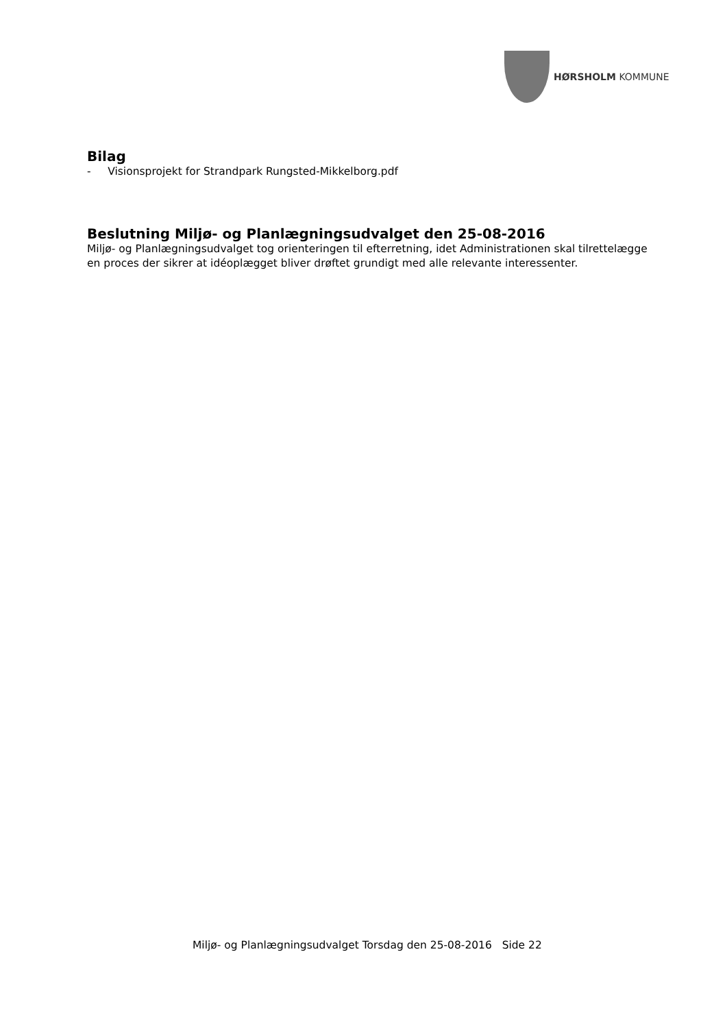HØRSHOLM KOMMUNE
Bilag
- Visionsprojekt for Strandpark Rungsted-Mikkelborg.pdf
Beslutning Miljø- og Planlægningsudvalget den 25-08-2016
Miljø- og Planlægningsudvalget tog orienteringen til efterretning, idet Administrationen skal tilrettelægge en proces der sikrer at idéoplægget bliver drøftet grundigt med alle relevante interessenter.
Miljø- og Planlægningsudvalget Torsdag den 25-08-2016 Side 22